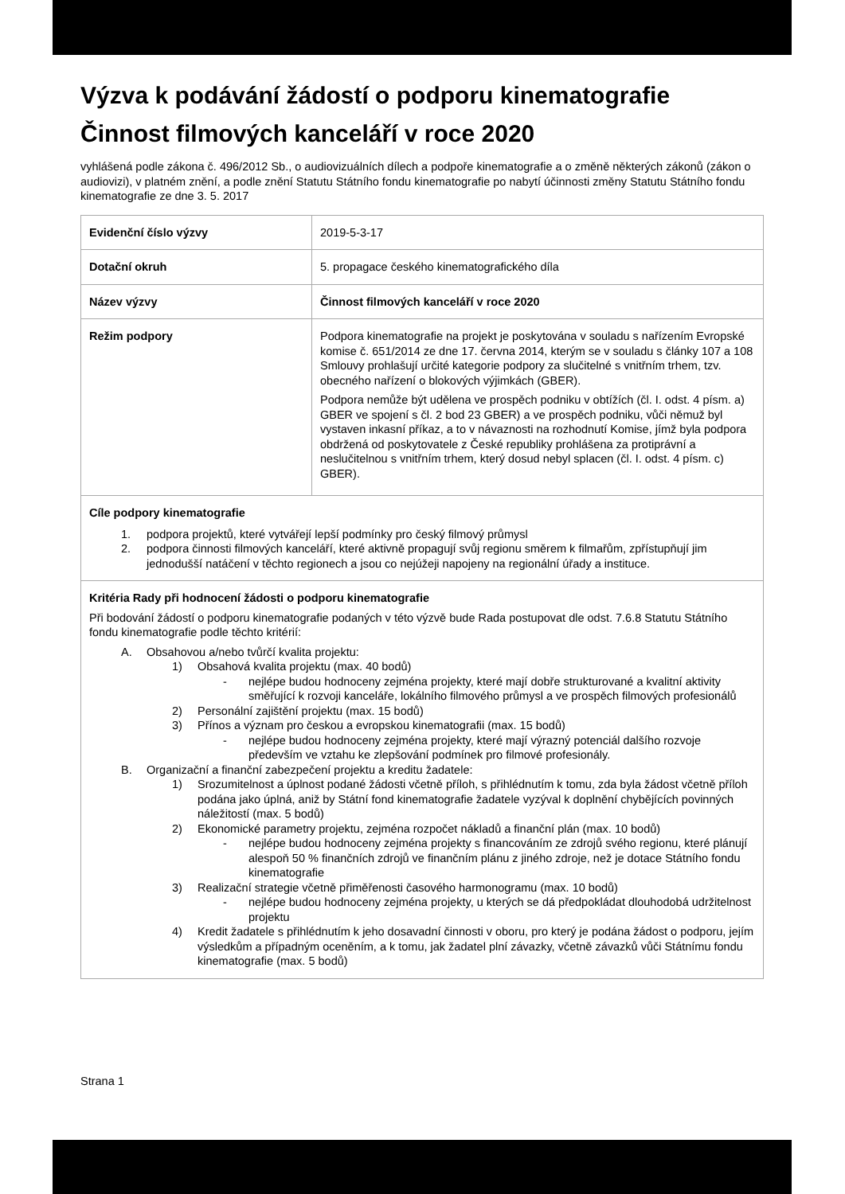Výzva k podávání žádostí o podporu kinematografie
Činnost filmových kanceláří v roce 2020
vyhlášená podle zákona č. 496/2012 Sb., o audiovizuálních dílech a podpoře kinematografie a o změně některých zákonů (zákon o audiovizi), v platném znění, a podle znění Statutu Státního fondu kinematografie po nabytí účinnosti změny Statutu Státního fondu kinematografie ze dne 3. 5. 2017
| Evidenční číslo výzvy | 2019-5-3-17 |
| Dotační okruh | 5. propagace českého kinematografického díla |
| Název výzvy | Činnost filmových kanceláří v roce 2020 |
| Režim podpory | Podpora kinematografie na projekt je poskytována v souladu s nařízením Evropské komise č. 651/2014 ze dne 17. června 2014, kterým se v souladu s články 107 a 108 Smlouvy prohlašují určité kategorie podpory za slučitelné s vnitřním trhem, tzv. obecného nařízení o blokových výjimkách (GBER). Podpora nemůže být udělena ve prospěch podniku v obtížích (čl. I. odst. 4 písm. a) GBER ve spojení s čl. 2 bod 23 GBER) a ve prospěch podniku, vůči němuž byl vystaven inkasní příkaz, a to v návaznosti na rozhodnutí Komise, jímž byla podpora obdržená od poskytovatele z České republiky prohlášena za protiprávní a neslučitelnou s vnitřním trhem, který dosud nebyl splacen (čl. I. odst. 4 písm. c) GBER). |
| Cíle podpory kinematografie 1. podpora projektů, které vytvářejí lepší podmínky pro český filmový průmysl 2. podpora činnosti filmových kanceláří, které aktivně propagují svůj regionu směrem k filmařům, zpřístupňují jim jednodušší natáčení v těchto regionech a jsou co nejúžeji napojeny na regionální úřady a instituce. | |
| Kritéria Rady při hodnocení žádosti o podporu kinematografie Při bodování žádostí o podporu kinematografie podaných v této výzvě bude Rada postupovat dle odst. 7.6.8 Statutu Státního fondu kinematografie podle těchto kritérií: A. Obsahovou a/nebo tvůrčí kvalita projektu: 1) Obsahová kvalita projektu (max. 40 bodů) - nejlépe budou hodnoceny zejména projekty, které mají dobře strukturované a kvalitní aktivity směřující k rozvoji kanceláře, lokálního filmového průmysl a ve prospěch filmových profesionálů 2) Personální zajištění projektu (max. 15 bodů) 3) Přínos a význam pro českou a evropskou kinematografii (max. 15 bodů) - nejlépe budou hodnoceny zejména projekty, které mají výrazný potenciál dalšího rozvoje především ve vztahu ke zlepšování podmínek pro filmové profesionály. B. Organizační a finanční zabezpečení projektu a kreditu žadatele: 1) Srozumitelnost a úplnost podané žádosti včetně příloh, s přihlédnutím k tomu, zda byla žádost včetně příloh podána jako úplná, aniž by Státní fond kinematografie žadatele vyzýval k doplnění chybějících povinných náležitostí (max. 5 bodů) 2) Ekonomické parametry projektu, zejména rozpočet nákladů a finanční plán (max. 10 bodů) - nejlépe budou hodnoceny zejména projekty s financováním ze zdrojů svého regionu, které plánují alespoň 50 % finančních zdrojů ve finančním plánu z jiného zdroje, než je dotace Státního fondu kinematografie 3) Realizační strategie včetně přiměřenosti časového harmonogramu (max. 10 bodů) - nejlépe budou hodnoceny zejména projekty, u kterých se dá předpokládat dlouhodobá udržitelnost projektu 4) Kredit žadatele s přihlédnutím k jeho dosavadní činnosti v oboru, pro který je podána žádost o podporu, jejím výsledkům a případným oceněním, a k tomu, jak žadatel plní závazky, včetně závazků vůči Státnímu fondu kinematografie (max. 5 bodů) | |
Strana 1